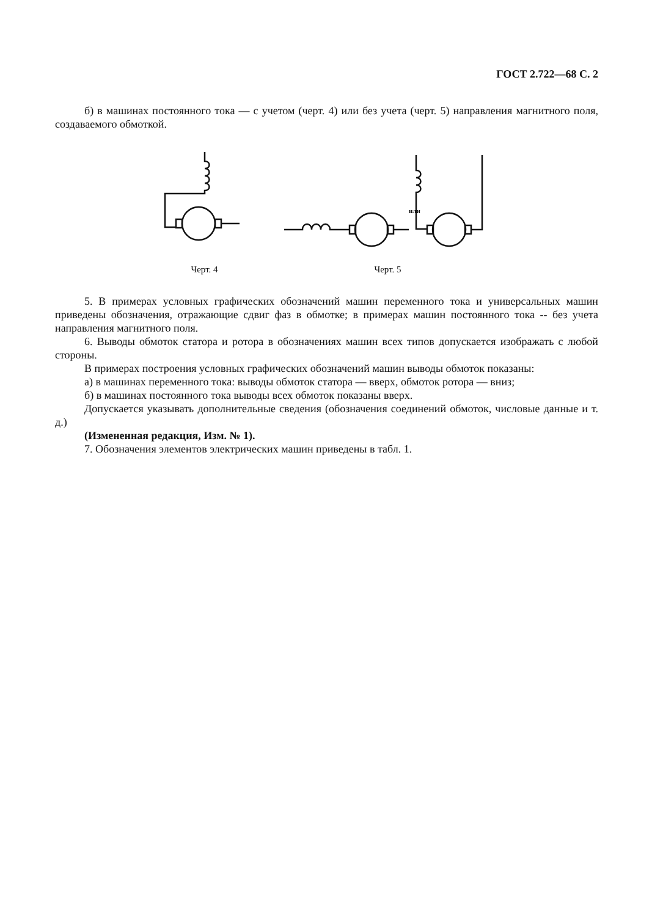ГОСТ 2.722—68 С. 2
б) в машинах постоянного тока — с учетом (черт. 4) или без учета (черт. 5) направления магнитного поля, создаваемого обмоткой.
Черт. 4
или
Черт. 5
5. В примерах условных графических обозначений машин переменного тока и универсальных машин приведены обозначения, отражающие сдвиг фаз в обмотке; в примерах машин постоянного тока -- без учета направления магнитного поля.
6. Выводы обмоток статора и ротора в обозначениях машин всех типов допускается изображать с любой стороны.
В примерах построения условных графических обозначений машин выводы обмоток показаны:
а) в машинах переменного тока: выводы обмоток статора — вверх, обмоток ротора — вниз;
б) в машинах постоянного тока выводы всех обмоток показаны вверх.
Допускается указывать дополнительные сведения (обозначения соединений обмоток, числовые данные и т. д.)
(Измененная редакция, Изм. № 1).
7. Обозначения элементов электрических машин приведены в табл. 1.